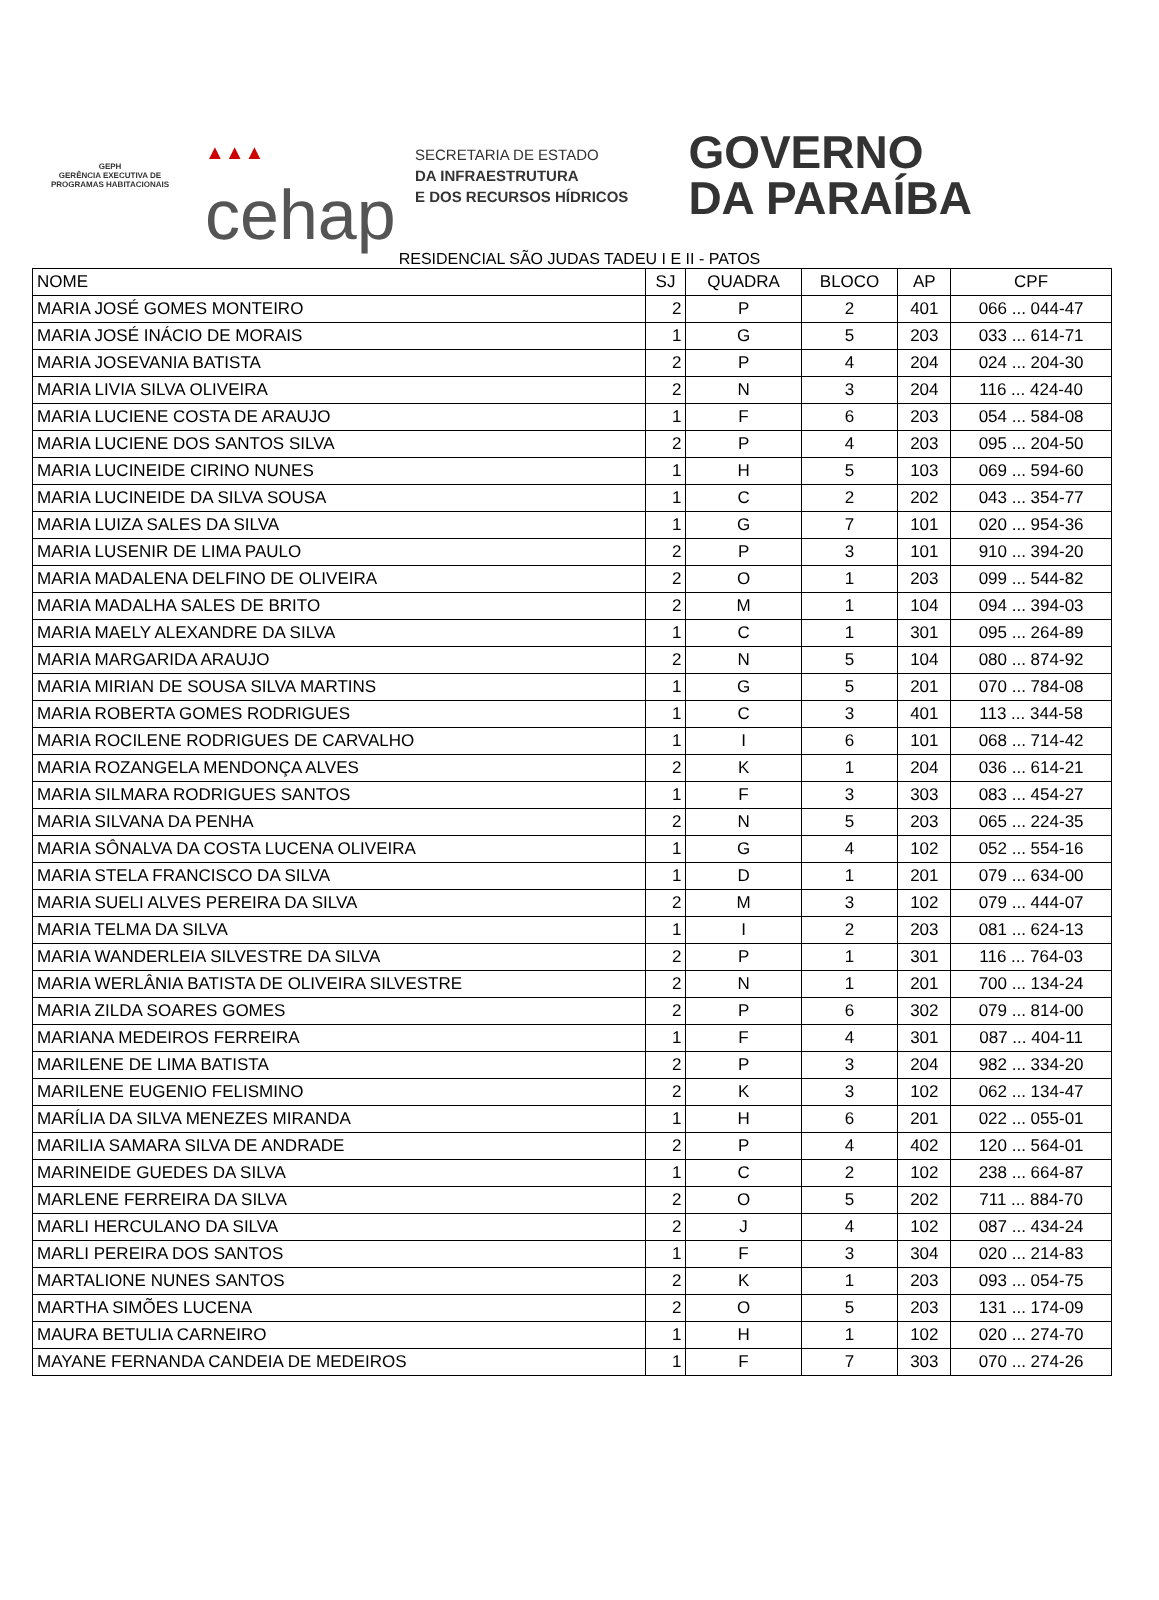GEPH
GERÊNCIA EXECUTIVA DE PROGRAMAS HABITACIONAIS
▲▲▲
cehap
SECRETARIA DE ESTADO
DA INFRAESTRUTURA
E DOS RECURSOS HÍDRICOS
GOVERNO
DA PARAÍBA
RESIDENCIAL SÃO JUDAS TADEU I E II - PATOS
| NOME | SJ | QUADRA | BLOCO | AP | CPF |
| --- | --- | --- | --- | --- | --- |
| MARIA JOSÉ GOMES MONTEIRO | 2 | P | 2 | 401 | 066 ... 044-47 |
| MARIA JOSÉ INÁCIO DE MORAIS | 1 | G | 5 | 203 | 033 ... 614-71 |
| MARIA JOSEVANIA BATISTA | 2 | P | 4 | 204 | 024 ... 204-30 |
| MARIA LIVIA SILVA OLIVEIRA | 2 | N | 3 | 204 | 116 ... 424-40 |
| MARIA LUCIENE COSTA DE ARAUJO | 1 | F | 6 | 203 | 054 ... 584-08 |
| MARIA LUCIENE DOS SANTOS SILVA | 2 | P | 4 | 203 | 095 ... 204-50 |
| MARIA LUCINEIDE CIRINO NUNES | 1 | H | 5 | 103 | 069 ... 594-60 |
| MARIA LUCINEIDE DA SILVA SOUSA | 1 | C | 2 | 202 | 043 ... 354-77 |
| MARIA LUIZA SALES DA SILVA | 1 | G | 7 | 101 | 020 ... 954-36 |
| MARIA LUSENIR DE LIMA PAULO | 2 | P | 3 | 101 | 910 ... 394-20 |
| MARIA MADALENA DELFINO DE OLIVEIRA | 2 | O | 1 | 203 | 099 ... 544-82 |
| MARIA MADALHA SALES DE BRITO | 2 | M | 1 | 104 | 094 ... 394-03 |
| MARIA MAELY ALEXANDRE DA SILVA | 1 | C | 1 | 301 | 095 ... 264-89 |
| MARIA MARGARIDA ARAUJO | 2 | N | 5 | 104 | 080 ... 874-92 |
| MARIA MIRIAN DE SOUSA SILVA MARTINS | 1 | G | 5 | 201 | 070 ... 784-08 |
| MARIA ROBERTA GOMES RODRIGUES | 1 | C | 3 | 401 | 113 ... 344-58 |
| MARIA ROCILENE RODRIGUES DE CARVALHO | 1 | I | 6 | 101 | 068 ... 714-42 |
| MARIA ROZANGELA MENDONÇA ALVES | 2 | K | 1 | 204 | 036 ... 614-21 |
| MARIA SILMARA RODRIGUES SANTOS | 1 | F | 3 | 303 | 083 ... 454-27 |
| MARIA SILVANA DA PENHA | 2 | N | 5 | 203 | 065 ... 224-35 |
| MARIA SÔNALVA DA COSTA LUCENA OLIVEIRA | 1 | G | 4 | 102 | 052 ... 554-16 |
| MARIA STELA FRANCISCO DA SILVA | 1 | D | 1 | 201 | 079 ... 634-00 |
| MARIA SUELI ALVES PEREIRA DA SILVA | 2 | M | 3 | 102 | 079 ... 444-07 |
| MARIA TELMA DA SILVA | 1 | I | 2 | 203 | 081 ... 624-13 |
| MARIA WANDERLEIA SILVESTRE DA SILVA | 2 | P | 1 | 301 | 116 ... 764-03 |
| MARIA WERLÂNIA BATISTA DE OLIVEIRA SILVESTRE | 2 | N | 1 | 201 | 700 ... 134-24 |
| MARIA ZILDA SOARES GOMES | 2 | P | 6 | 302 | 079 ... 814-00 |
| MARIANA MEDEIROS FERREIRA | 1 | F | 4 | 301 | 087 ... 404-11 |
| MARILENE DE LIMA BATISTA | 2 | P | 3 | 204 | 982 ... 334-20 |
| MARILENE EUGENIO FELISMINO | 2 | K | 3 | 102 | 062 ... 134-47 |
| MARÍLIA DA SILVA MENEZES MIRANDA | 1 | H | 6 | 201 | 022 ... 055-01 |
| MARILIA SAMARA SILVA DE ANDRADE | 2 | P | 4 | 402 | 120 ... 564-01 |
| MARINEIDE GUEDES DA SILVA | 1 | C | 2 | 102 | 238 ... 664-87 |
| MARLENE FERREIRA DA SILVA | 2 | O | 5 | 202 | 711 ... 884-70 |
| MARLI HERCULANO DA SILVA | 2 | J | 4 | 102 | 087 ... 434-24 |
| MARLI PEREIRA DOS SANTOS | 1 | F | 3 | 304 | 020 ... 214-83 |
| MARTALIONE NUNES SANTOS | 2 | K | 1 | 203 | 093 ... 054-75 |
| MARTHA SIMÕES LUCENA | 2 | O | 5 | 203 | 131 ... 174-09 |
| MAURA BETULIA CARNEIRO | 1 | H | 1 | 102 | 020 ... 274-70 |
| MAYANE FERNANDA CANDEIA DE MEDEIROS | 1 | F | 7 | 303 | 070 ... 274-26 |